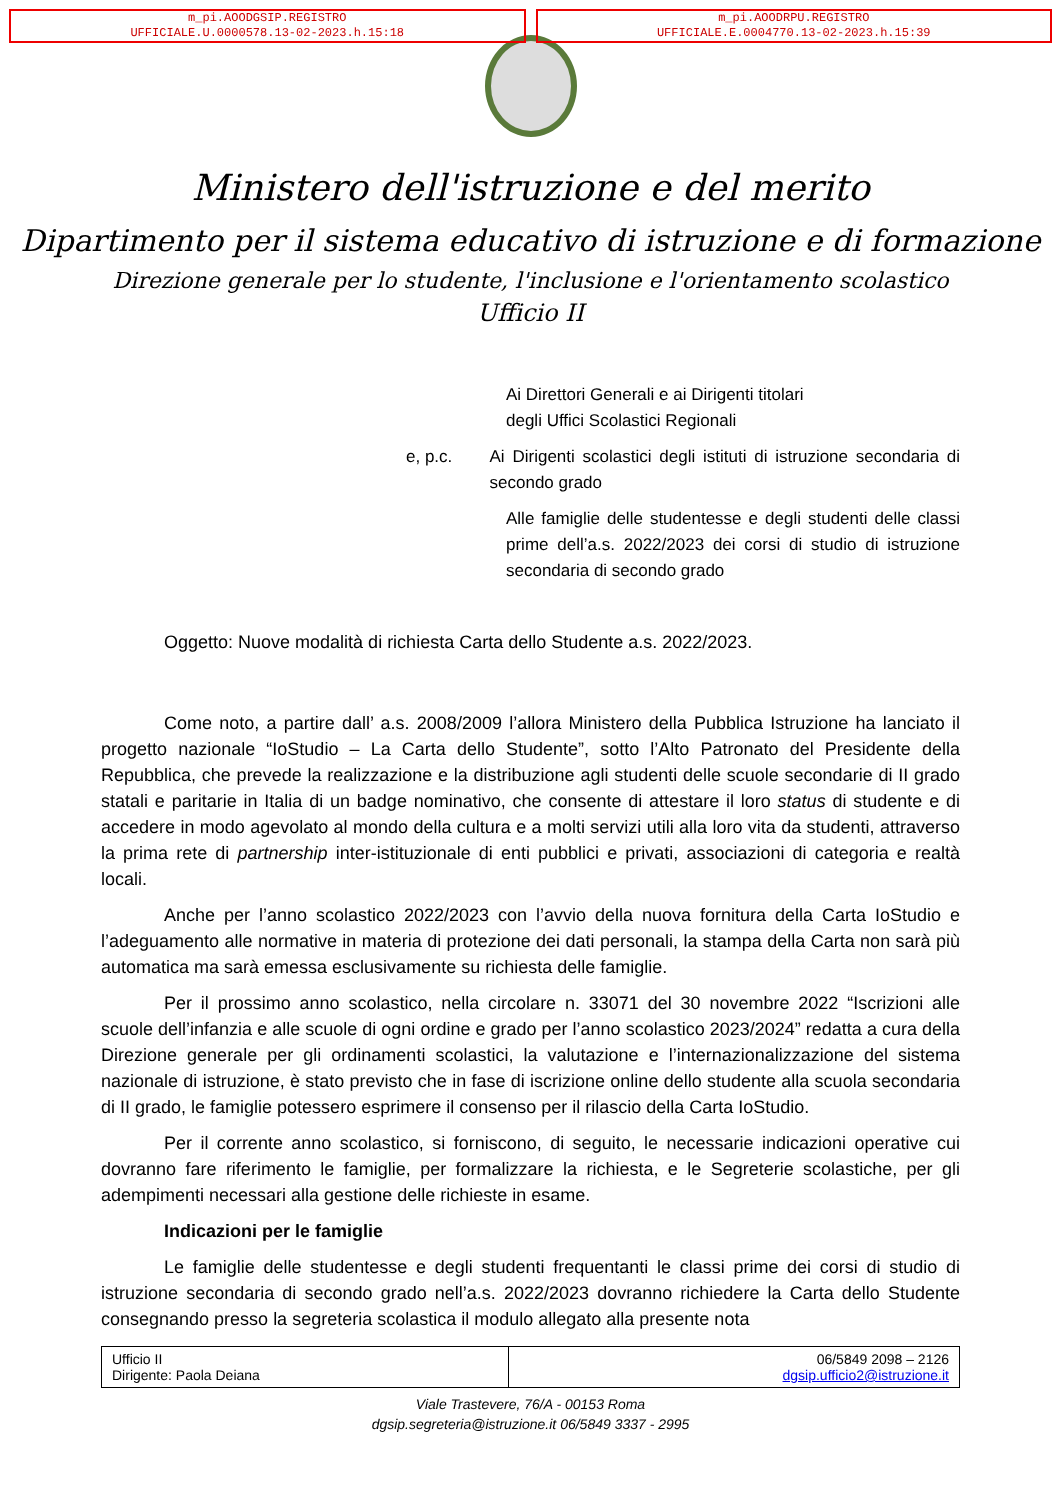m_pi.AOODGSIP.REGISTRO
UFFICIALE.U.0000578.13-02-2023.h.15:18
m_pi.AOODRPU.REGISTRO
UFFICIALE.E.0004770.13-02-2023.h.15:39
Ministero dell'istruzione e del merito
Dipartimento per il sistema educativo di istruzione e di formazione
Direzione generale per lo studente, l'inclusione e l'orientamento scolastico
Ufficio II
Ai Direttori Generali e ai Dirigenti titolari
degli Uffici Scolastici Regionali
e, p.c. Ai Dirigenti scolastici degli istituti di istruzione secondaria di secondo grado
Alle famiglie delle studentesse e degli studenti delle classi prime dell’a.s. 2022/2023 dei corsi di studio di istruzione secondaria di secondo grado
Oggetto: Nuove modalità di richiesta Carta dello Studente a.s. 2022/2023.
Come noto, a partire dall’ a.s. 2008/2009 l’allora Ministero della Pubblica Istruzione ha lanciato il progetto nazionale “IoStudio – La Carta dello Studente”, sotto l’Alto Patronato del Presidente della Repubblica, che prevede la realizzazione e la distribuzione agli studenti delle scuole secondarie di II grado statali e paritarie in Italia di un badge nominativo, che consente di attestare il loro status di studente e di accedere in modo agevolato al mondo della cultura e a molti servizi utili alla loro vita da studenti, attraverso la prima rete di partnership inter-istituzionale di enti pubblici e privati, associazioni di categoria e realtà locali.
Anche per l’anno scolastico 2022/2023 con l’avvio della nuova fornitura della Carta IoStudio e l’adeguamento alle normative in materia di protezione dei dati personali, la stampa della Carta non sarà più automatica ma sarà emessa esclusivamente su richiesta delle famiglie.
Per il prossimo anno scolastico, nella circolare n. 33071 del 30 novembre 2022 “Iscrizioni alle scuole dell’infanzia e alle scuole di ogni ordine e grado per l’anno scolastico 2023/2024” redatta a cura della Direzione generale per gli ordinamenti scolastici, la valutazione e l’internazionalizzazione del sistema nazionale di istruzione, è stato previsto che in fase di iscrizione online dello studente alla scuola secondaria di II grado, le famiglie potessero esprimere il consenso per il rilascio della Carta IoStudio.
Per il corrente anno scolastico, si forniscono, di seguito, le necessarie indicazioni operative cui dovranno fare riferimento le famiglie, per formalizzare la richiesta, e le Segreterie scolastiche, per gli adempimenti necessari alla gestione delle richieste in esame.
Indicazioni per le famiglie
Le famiglie delle studentesse e degli studenti frequentanti le classi prime dei corsi di studio di istruzione secondaria di secondo grado nell’a.s. 2022/2023 dovranno richiedere la Carta dello Studente consegnando presso la segreteria scolastica il modulo allegato alla presente nota
| Ufficio II Dirigente: Paola Deiana | 06/5849 2098 – 2126 dgsip.ufficio2@istruzione.it |
Viale Trastevere, 76/A - 00153 Roma
dgsip.segreteria@istruzione.it 06/5849 3337 - 2995